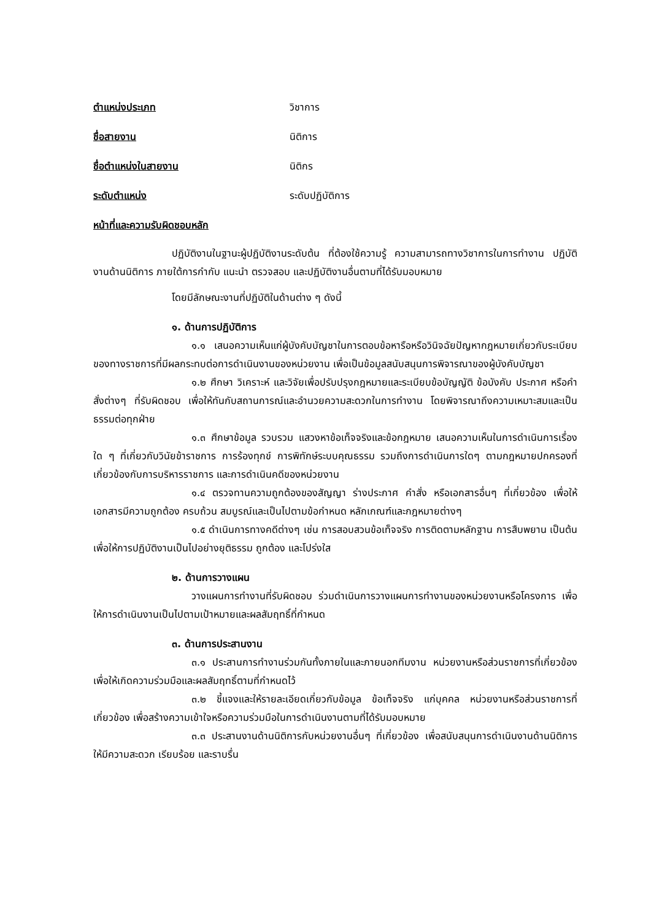ตำแหน่งประเภท วิชาการ
ชื่อสายงาน นิติการ
ชื่อตำแหน่งในสายงาน นิติกร
ระดับตำแหน่ง ระดับปฏิบัติการ
หน้าที่และความรับผิดชอบหลัก
ปฏิบัติงานในฐานะผู้ปฏิบัติงานระดับต้น ที่ต้องใช้ความรู้ ความสามารถทางวิชาการในการทำงาน ปฏิบัติงานด้านนิติการ ภายใต้การกำกับ แนะนำ ตรวจสอบ และปฏิบัติงานอื่นตามที่ได้รับมอบหมาย
โดยมีลักษณะงานที่ปฏิบัติในด้านต่าง ๆ ดังนี้
๑. ด้านการปฏิบัติการ
๑.๑ เสนอความเห็นแก่ผู้บังคับบัญชาในการตอบข้อหารือหรือวินิจฉัยปัญหากฎหมายเกี่ยวกับระเบียบของทางราชการที่มีผลกระทบต่อการดำเนินงานของหน่วยงาน เพื่อเป็นข้อมูลสนับสนุนการพิจารณาของผู้บังคับบัญชา
๑.๒ ศึกษา วิเคราะห์ และวิจัยเพื่อปรับปรุงกฎหมายและระเบียบข้อบัญญัติ ข้อบังคับ ประกาศ หรือคำสั่งต่างๆ ที่รับผิดชอบ เพื่อให้ทันกับสถานการณ์และอำนวยความสะดวกในการทำงาน โดยพิจารณาถึงความเหมาะสมและเป็นธรรมต่อทุกฝ่าย
๑.๓ ศึกษาข้อมูล รวบรวม แสวงหาข้อเท็จจริงและข้อกฎหมาย เสนอความเห็นในการดำเนินการเรื่องใด ๆ ที่เกี่ยวกับวินัยข้าราชการ การร้องทุกข์ การพิทักษ์ระบบคุณธรรม รวมถึงการดำเนินการใดๆ ตามกฎหมายปกครองที่เกี่ยวข้องกับการบริหารราชการ และการดำเนินคดีของหน่วยงาน
๑.๔ ตรวจทานความถูกต้องของสัญญา ร่างประกาศ คำสั่ง หรือเอกสารอื่นๆ ที่เกี่ยวข้อง เพื่อให้เอกสารมีความถูกต้อง ครบถ้วน สมบูรณ์และเป็นไปตามข้อกำหนด หลักเกณฑ์และกฎหมายต่างๆ
๑.๕ ดำเนินการทางคดีต่างๆ เช่น การสอบสวนข้อเท็จจริง การติดตามหลักฐาน การสืบพยาน เป็นต้น เพื่อให้การปฏิบัติงานเป็นไปอย่างยุติธรรม ถูกต้อง และโปร่งใส
๒. ด้านการวางแผน
วางแผนการทำงานที่รับผิดชอบ ร่วมดำเนินการวางแผนการทำงานของหน่วยงานหรือโครงการ เพื่อให้การดำเนินงานเป็นไปตามเป้าหมายและผลสัมฤทธิ์ที่กำหนด
๓. ด้านการประสานงาน
๓.๑ ประสานการทำงานร่วมกันทั้งภายในและภายนอกทีมงาน หน่วยงานหรือส่วนราชการที่เกี่ยวข้อง เพื่อให้เกิดความร่วมมือและผลสัมฤทธิ์ตามที่กำหนดไว้
๓.๒ ชี้แจงและให้รายละเอียดเกี่ยวกับข้อมูล ข้อเท็จจริง แก่บุคคล หน่วยงานหรือส่วนราชการที่เกี่ยวข้อง เพื่อสร้างความเข้าใจหรือความร่วมมือในการดำเนินงานตามที่ได้รับมอบหมาย
๓.๓ ประสานงานด้านนิติการกับหน่วยงานอื่นๆ ที่เกี่ยวข้อง เพื่อสนับสนุนการดำเนินงานด้านนิติการให้มีความสะดวก เรียบร้อย และราบรื่น